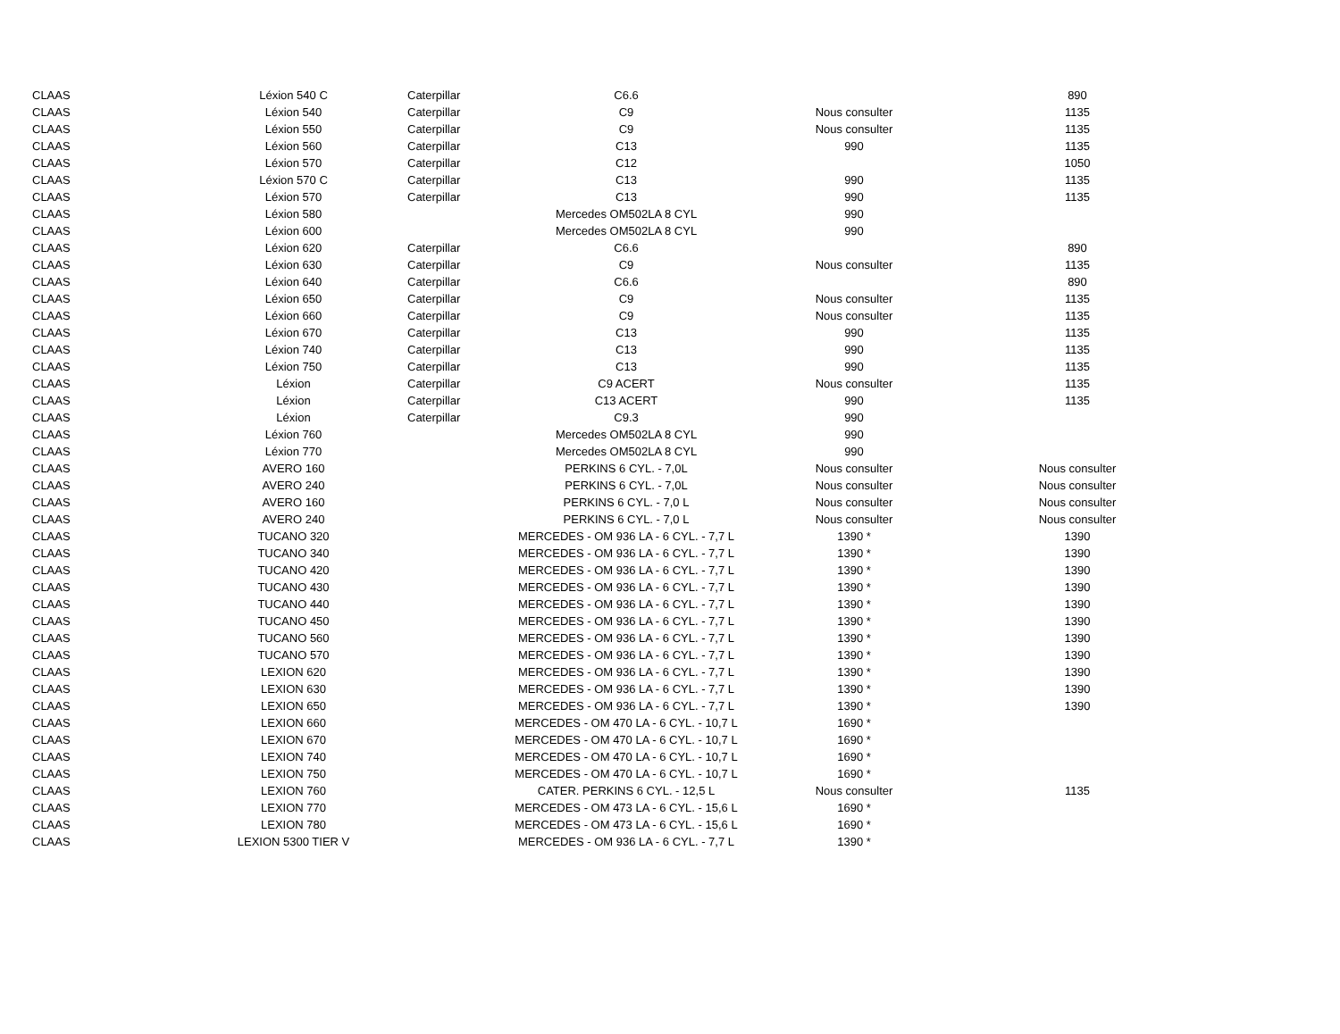| CLAAS | Léxion 540 C | Caterpillar | C6.6 | | 890 |
| CLAAS | Léxion 540 | Caterpillar | C9 | Nous consulter | 1135 |
| CLAAS | Léxion 550 | Caterpillar | C9 | Nous consulter | 1135 |
| CLAAS | Léxion 560 | Caterpillar | C13 | 990 | 1135 |
| CLAAS | Léxion 570 | Caterpillar | C12 | | 1050 |
| CLAAS | Léxion 570 C | Caterpillar | C13 | 990 | 1135 |
| CLAAS | Léxion 570 | Caterpillar | C13 | 990 | 1135 |
| CLAAS | Léxion 580 | | Mercedes OM502LA 8 CYL | 990 | |
| CLAAS | Léxion 600 | | Mercedes OM502LA 8 CYL | 990 | |
| CLAAS | Léxion 620 | Caterpillar | C6.6 | | 890 |
| CLAAS | Léxion 630 | Caterpillar | C9 | Nous consulter | 1135 |
| CLAAS | Léxion 640 | Caterpillar | C6.6 | | 890 |
| CLAAS | Léxion 650 | Caterpillar | C9 | Nous consulter | 1135 |
| CLAAS | Léxion 660 | Caterpillar | C9 | Nous consulter | 1135 |
| CLAAS | Léxion 670 | Caterpillar | C13 | 990 | 1135 |
| CLAAS | Léxion 740 | Caterpillar | C13 | 990 | 1135 |
| CLAAS | Léxion 750 | Caterpillar | C13 | 990 | 1135 |
| CLAAS | Léxion | Caterpillar | C9 ACERT | Nous consulter | 1135 |
| CLAAS | Léxion | Caterpillar | C13 ACERT | 990 | 1135 |
| CLAAS | Léxion | Caterpillar | C9.3 | 990 | |
| CLAAS | Léxion 760 | | Mercedes OM502LA 8 CYL | 990 | |
| CLAAS | Léxion 770 | | Mercedes OM502LA 8 CYL | 990 | |
| CLAAS | AVERO 160 | | PERKINS 6 CYL. - 7,0L | Nous consulter | Nous consulter |
| CLAAS | AVERO 240 | | PERKINS 6 CYL. - 7,0L | Nous consulter | Nous consulter |
| CLAAS | AVERO 160 | | PERKINS 6 CYL. - 7,0 L | Nous consulter | Nous consulter |
| CLAAS | AVERO 240 | | PERKINS 6 CYL. - 7,0 L | Nous consulter | Nous consulter |
| CLAAS | TUCANO 320 | | MERCEDES - OM 936 LA - 6 CYL. - 7,7 L | 1390 * | 1390 |
| CLAAS | TUCANO 340 | | MERCEDES - OM 936 LA - 6 CYL. - 7,7 L | 1390 * | 1390 |
| CLAAS | TUCANO 420 | | MERCEDES - OM 936 LA - 6 CYL. - 7,7 L | 1390 * | 1390 |
| CLAAS | TUCANO 430 | | MERCEDES - OM 936 LA - 6 CYL. - 7,7 L | 1390 * | 1390 |
| CLAAS | TUCANO 440 | | MERCEDES - OM 936 LA - 6 CYL. - 7,7 L | 1390 * | 1390 |
| CLAAS | TUCANO 450 | | MERCEDES - OM 936 LA - 6 CYL. - 7,7 L | 1390 * | 1390 |
| CLAAS | TUCANO 560 | | MERCEDES - OM 936 LA - 6 CYL. - 7,7 L | 1390 * | 1390 |
| CLAAS | TUCANO 570 | | MERCEDES - OM 936 LA - 6 CYL. - 7,7 L | 1390 * | 1390 |
| CLAAS | LEXION 620 | | MERCEDES - OM 936 LA - 6 CYL. - 7,7 L | 1390 * | 1390 |
| CLAAS | LEXION 630 | | MERCEDES - OM 936 LA - 6 CYL. - 7,7 L | 1390 * | 1390 |
| CLAAS | LEXION 650 | | MERCEDES - OM 936 LA - 6 CYL. - 7,7 L | 1390 * | 1390 |
| CLAAS | LEXION 660 | | MERCEDES - OM 470 LA - 6 CYL. - 10,7 L | 1690 * | |
| CLAAS | LEXION 670 | | MERCEDES - OM 470 LA - 6 CYL. - 10,7 L | 1690 * | |
| CLAAS | LEXION 740 | | MERCEDES - OM 470 LA - 6 CYL. - 10,7 L | 1690 * | |
| CLAAS | LEXION 750 | | MERCEDES - OM 470 LA - 6 CYL. - 10,7 L | 1690 * | |
| CLAAS | LEXION 760 | | CATER. PERKINS 6 CYL. - 12,5 L | Nous consulter | 1135 |
| CLAAS | LEXION 770 | | MERCEDES - OM 473 LA - 6 CYL. - 15,6 L | 1690 * | |
| CLAAS | LEXION 780 | | MERCEDES - OM 473 LA - 6 CYL. - 15,6 L | 1690 * | |
| CLAAS | LEXION 5300 TIER V | | MERCEDES - OM 936 LA - 6 CYL. - 7,7 L | 1390 * | |